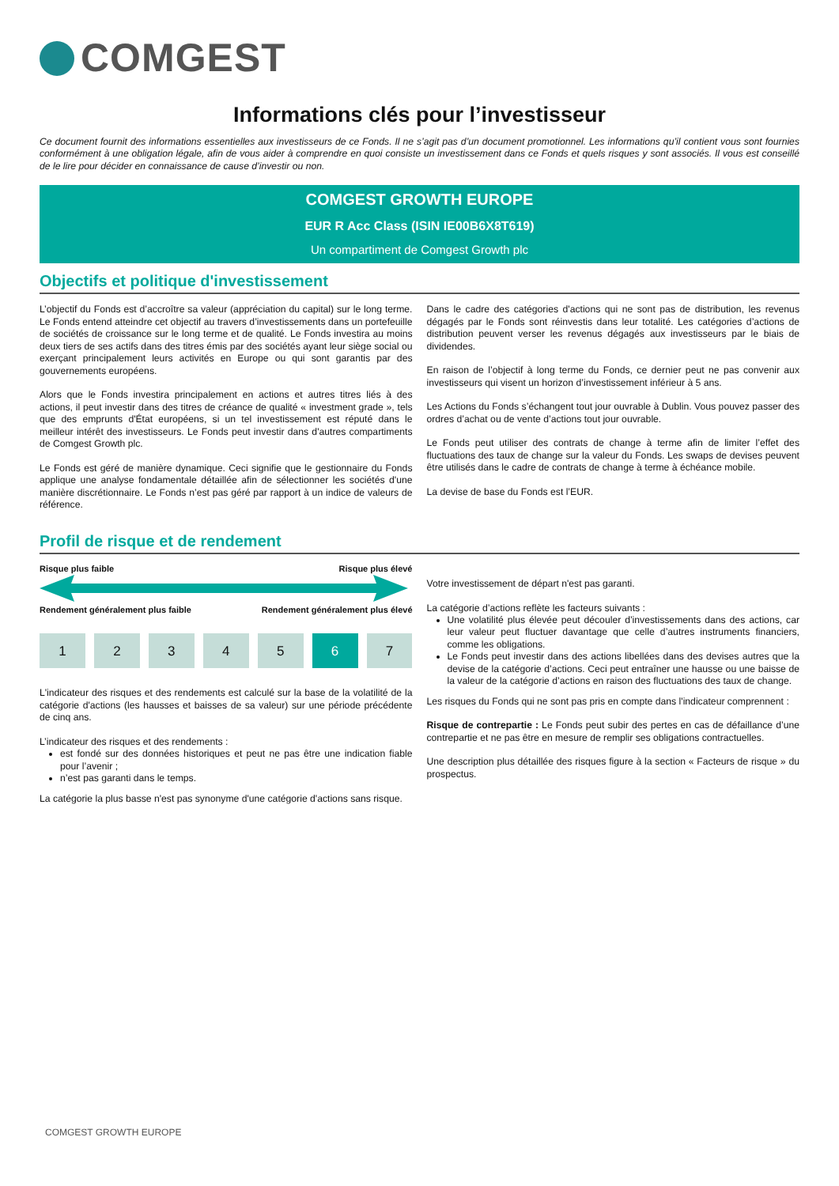COMGEST
Informations clés pour l’investisseur
Ce document fournit des informations essentielles aux investisseurs de ce Fonds. Il ne s’agit pas d’un document promotionnel. Les informations qu’il contient vous sont fournies conformément à une obligation légale, afin de vous aider à comprendre en quoi consiste un investissement dans ce Fonds et quels risques y sont associés. Il vous est conseillé de le lire pour décider en connaissance de cause d’investir ou non.
COMGEST GROWTH EUROPE
EUR R Acc Class (ISIN IE00B6X8T619)
Un compartiment de Comgest Growth plc
Objectifs et politique d'investissement
L’objectif du Fonds est d’accroître sa valeur (appréciation du capital) sur le long terme. Le Fonds entend atteindre cet objectif au travers d’investissements dans un portefeuille de sociétés de croissance sur le long terme et de qualité. Le Fonds investira au moins deux tiers de ses actifs dans des titres émis par des sociétés ayant leur siège social ou exerçant principalement leurs activités en Europe ou qui sont garantis par des gouvernements européens.
Alors que le Fonds investira principalement en actions et autres titres liés à des actions, il peut investir dans des titres de créance de qualité « investment grade », tels que des emprunts d'État européens, si un tel investissement est réputé dans le meilleur intérêt des investisseurs. Le Fonds peut investir dans d'autres compartiments de Comgest Growth plc.
Le Fonds est géré de manière dynamique. Ceci signifie que le gestionnaire du Fonds applique une analyse fondamentale détaillée afin de sélectionner les sociétés d'une manière discrétionnaire. Le Fonds n’est pas géré par rapport à un indice de valeurs de référence.
Dans le cadre des catégories d'actions qui ne sont pas de distribution, les revenus dégagés par le Fonds sont réinvestis dans leur totalité. Les catégories d’actions de distribution peuvent verser les revenus dégagés aux investisseurs par le biais de dividendes.
En raison de l’objectif à long terme du Fonds, ce dernier peut ne pas convenir aux investisseurs qui visent un horizon d’investissement inférieur à 5 ans.
Les Actions du Fonds s’échangent tout jour ouvrable à Dublin. Vous pouvez passer des ordres d’achat ou de vente d’actions tout jour ouvrable.
Le Fonds peut utiliser des contrats de change à terme afin de limiter l’effet des fluctuations des taux de change sur la valeur du Fonds. Les swaps de devises peuvent être utilisés dans le cadre de contrats de change à terme à échéance mobile.
La devise de base du Fonds est l’EUR.
Profil de risque et de rendement
Risque plus faible Risque plus élevé
Rendement généralement plus faible Rendement généralement plus élevé
1 2 3 4 5 6 7
L'indicateur des risques et des rendements est calculé sur la base de la volatilité de la catégorie d'actions (les hausses et baisses de sa valeur) sur une période précédente de cinq ans.
L’indicateur des risques et des rendements :
est fondé sur des données historiques et peut ne pas être une indication fiable pour l’avenir ;
n’est pas garanti dans le temps.
La catégorie la plus basse n'est pas synonyme d'une catégorie d'actions sans risque.
Votre investissement de départ n'est pas garanti.
La catégorie d’actions reflète les facteurs suivants :
Une volatilité plus élevée peut découler d’investissements dans des actions, car leur valeur peut fluctuer davantage que celle d’autres instruments financiers, comme les obligations.
Le Fonds peut investir dans des actions libellées dans des devises autres que la devise de la catégorie d’actions. Ceci peut entraîner une hausse ou une baisse de la valeur de la catégorie d’actions en raison des fluctuations des taux de change.
Les risques du Fonds qui ne sont pas pris en compte dans l'indicateur comprennent :
Risque de contrepartie : Le Fonds peut subir des pertes en cas de défaillance d’une contrepartie et ne pas être en mesure de remplir ses obligations contractuelles.
Une description plus détaillée des risques figure à la section « Facteurs de risque » du prospectus.
COMGEST GROWTH EUROPE